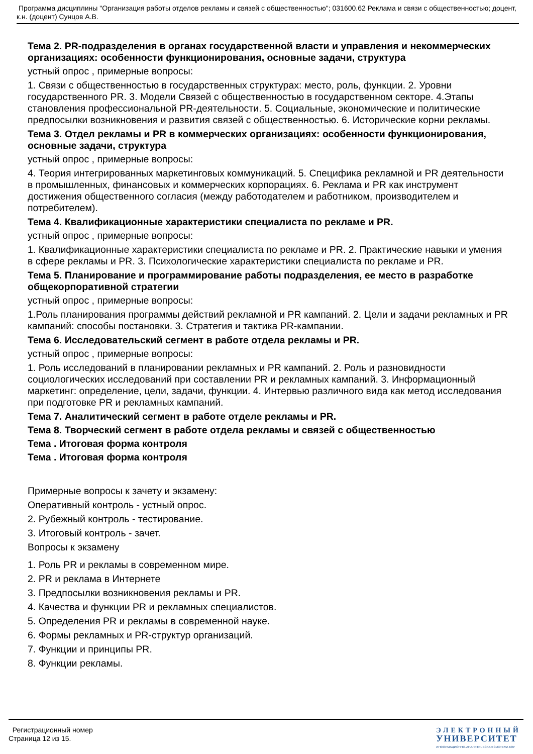Программа дисциплины "Организация работы отделов рекламы и связей с общественностью"; 031600.62 Реклама и связи с общественностью; доцент, к.н. (доцент) Сунцов А.В.
Тема 2. PR-подразделения в органах государственной власти и управления и некоммерческих организациях: особенности функционирования, основные задачи, структура
устный опрос , примерные вопросы:
1. Связи с общественностью в государственных структурах: место, роль, функции. 2. Уровни государственного PR. 3. Модели Связей с общественностью в государственном секторе. 4.Этапы становления профессиональной PR-деятельности. 5. Социальные, экономические и политические предпосылки возникновения и развития связей с общественностью. 6. Исторические корни рекламы.
Тема 3. Отдел рекламы и PR в коммерческих организациях: особенности функционирования, основные задачи, структура
устный опрос , примерные вопросы:
4. Теория интегрированных маркетинговых коммуникаций. 5. Специфика рекламной и PR деятельности в промышленных, финансовых и коммерческих корпорациях. 6. Реклама и PR как инструмент достижения общественного согласия (между работодателем и работником, производителем и потребителем).
Тема 4. Квалификационные характеристики специалиста по рекламе и PR.
устный опрос , примерные вопросы:
1. Квалификационные характеристики специалиста по рекламе и PR. 2. Практические навыки и умения в сфере рекламы и PR. 3. Психологические характеристики специалиста по рекламе и PR.
Тема 5. Планирование и программирование работы подразделения, ее место в разработке общекорпоративной стратегии
устный опрос , примерные вопросы:
1.Роль планирования программы действий рекламной и PR кампаний. 2. Цели и задачи рекламных и PR кампаний: способы постановки. 3. Стратегия и тактика PR-кампании.
Тема 6. Исследовательский сегмент в работе отдела рекламы и PR.
устный опрос , примерные вопросы:
1. Роль исследований в планировании рекламных и PR кампаний. 2. Роль и разновидности социологических исследований при составлении PR и рекламных кампаний. 3. Информационный маркетинг: определение, цели, задачи, функции. 4. Интервью различного вида как метод исследования при подготовке PR и рекламных кампаний.
Тема 7. Аналитический сегмент в работе отделе рекламы и PR.
Тема 8. Творческий сегмент в работе отдела рекламы и связей с общественностью
Тема . Итоговая форма контроля
Тема . Итоговая форма контроля
Примерные вопросы к зачету и экзамену:
Оперативный контроль - устный опрос.
2. Рубежный контроль - тестирование.
3. Итоговый контроль - зачет.
Вопросы к экзамену
1. Роль PR и рекламы в современном мире.
2. PR и реклама в Интернете
3. Предпосылки возникновения рекламы и PR.
4. Качества и функции PR и рекламных специалистов.
5. Определения PR и рекламы в современной науке.
6. Формы рекламных и PR-структур организаций.
7. Функции и принципы PR.
8. Функции рекламы.
Регистрационный номер
Страница 12 из 15.
ЭЛЕКТРОННЫЙ
УНИВЕРСИТЕТ
ИНФОРМАЦИОННО-АНАЛИТИЧЕСКАЯ СИСТЕМА КФУ